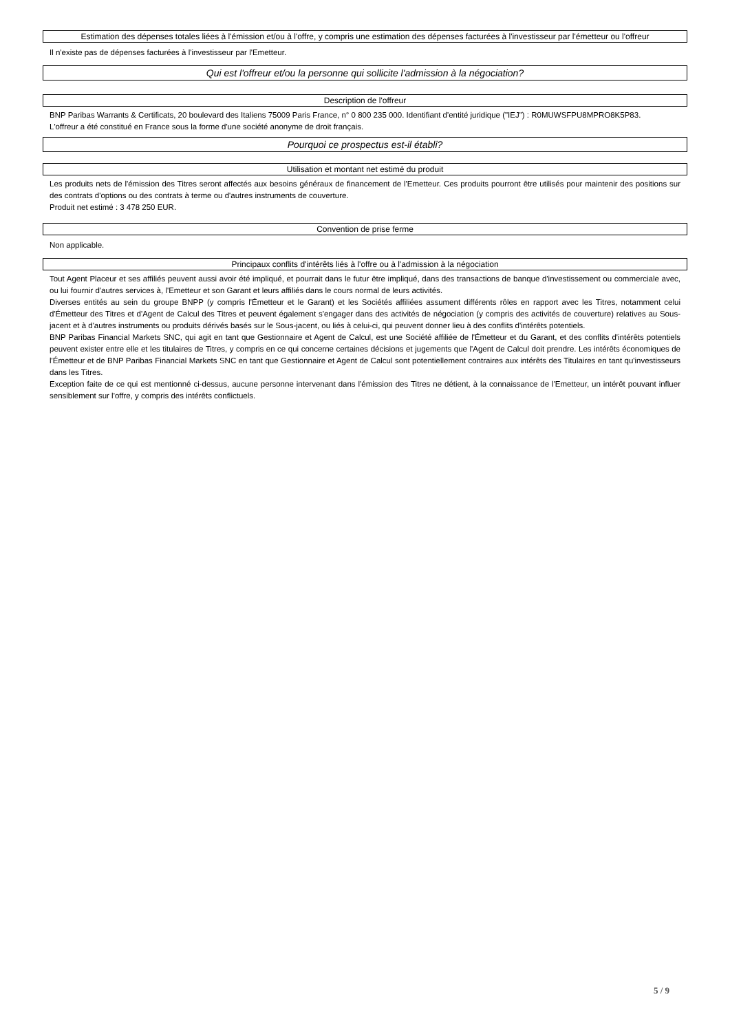Estimation des dépenses totales liées à l'émission et/ou à l'offre, y compris une estimation des dépenses facturées à l'investisseur par l'émetteur ou l'offreur
Il n'existe pas de dépenses facturées à l'investisseur par l'Emetteur.
Qui est l'offreur et/ou la personne qui sollicite l'admission à la négociation?
Description de l'offreur
BNP Paribas Warrants & Certificats, 20 boulevard des Italiens 75009 Paris France, n° 0 800 235 000. Identifiant d'entité juridique ("IEJ") : R0MUWSFPU8MPRO8K5P83.
L'offreur a été constitué en France sous la forme d'une société anonyme de droit français.
Pourquoi ce prospectus est-il établi?
Utilisation et montant net estimé du produit
Les produits nets de l'émission des Titres seront affectés aux besoins généraux de financement de l'Emetteur. Ces produits pourront être utilisés pour maintenir des positions sur des contrats d'options ou des contrats à terme ou d'autres instruments de couverture.
Produit net estimé : 3 478 250 EUR.
Convention de prise ferme
Non applicable.
Principaux conflits d'intérêts liés à l'offre ou à l'admission à la négociation
Tout Agent Placeur et ses affiliés peuvent aussi avoir été impliqué, et pourrait dans le futur être impliqué, dans des transactions de banque d'investissement ou commerciale avec, ou lui fournir d'autres services à, l'Emetteur et son Garant et leurs affiliés dans le cours normal de leurs activités.
Diverses entités au sein du groupe BNPP (y compris l'Émetteur et le Garant) et les Sociétés affiliées assument différents rôles en rapport avec les Titres, notamment celui d'Émetteur des Titres et d'Agent de Calcul des Titres et peuvent également s'engager dans des activités de négociation (y compris des activités de couverture) relatives au Sous-jacent et à d'autres instruments ou produits dérivés basés sur le Sous-jacent, ou liés à celui-ci, qui peuvent donner lieu à des conflits d'intérêts potentiels.
BNP Paribas Financial Markets SNC, qui agit en tant que Gestionnaire et Agent de Calcul, est une Société affiliée de l'Émetteur et du Garant, et des conflits d'intérêts potentiels peuvent exister entre elle et les titulaires de Titres, y compris en ce qui concerne certaines décisions et jugements que l'Agent de Calcul doit prendre. Les intérêts économiques de l'Émetteur et de BNP Paribas Financial Markets SNC en tant que Gestionnaire et Agent de Calcul sont potentiellement contraires aux intérêts des Titulaires en tant qu'investisseurs dans les Titres.
Exception faite de ce qui est mentionné ci-dessus, aucune personne intervenant dans l'émission des Titres ne détient, à la connaissance de l'Emetteur, un intérêt pouvant influer sensiblement sur l'offre, y compris des intérêts conflictuels.
5 / 9